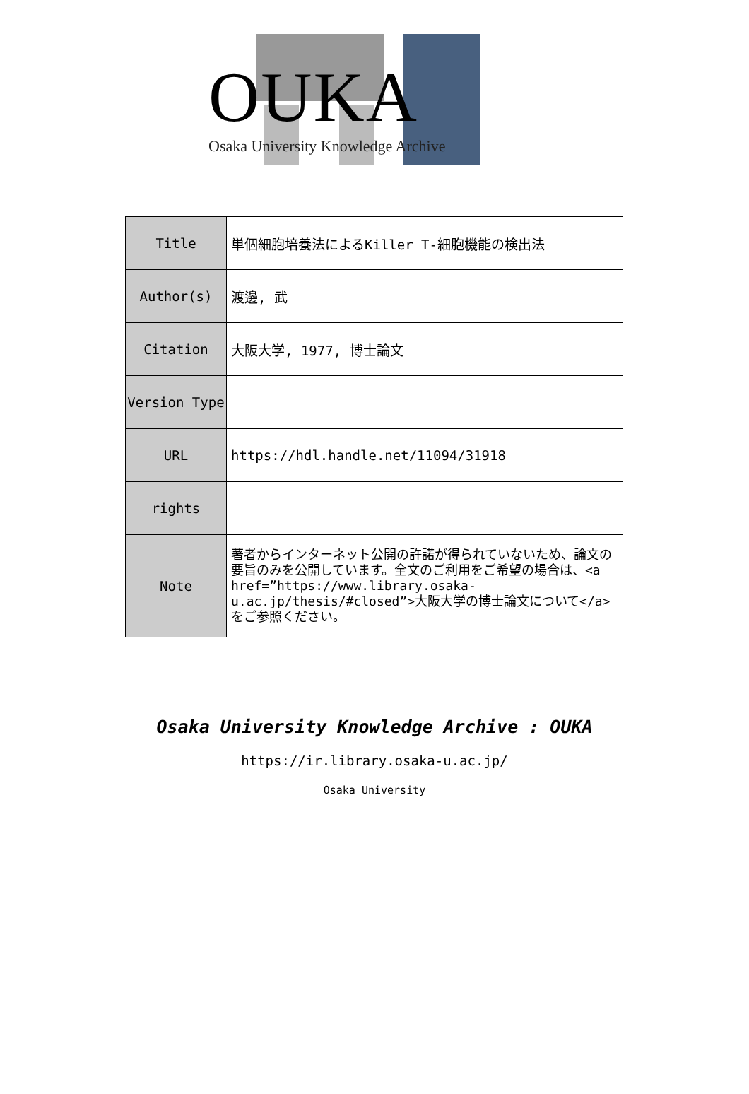OUKA
Osaka University Knowledge Archive
| Title | 単個細胞培養法によるKiller T-細胞機能の検出法 |
| Author(s) | 渡邊, 武 |
| Citation | 大阪大学, 1977, 博士論文 |
| Version Type | |
| URL | https://hdl.handle.net/11094/31918 |
| rights | |
| Note | 著者からインターネット公開の許諾が得られていないため、論文の要旨のみを公開しています。全文のご利用をご希望の場合は、<a href=”https://www.library.osaka-u.ac.jp/thesis/#closed”>大阪大学の博士論文について</a>をご参照ください。 |
Osaka University Knowledge Archive : OUKA
https://ir.library.osaka-u.ac.jp/
Osaka University